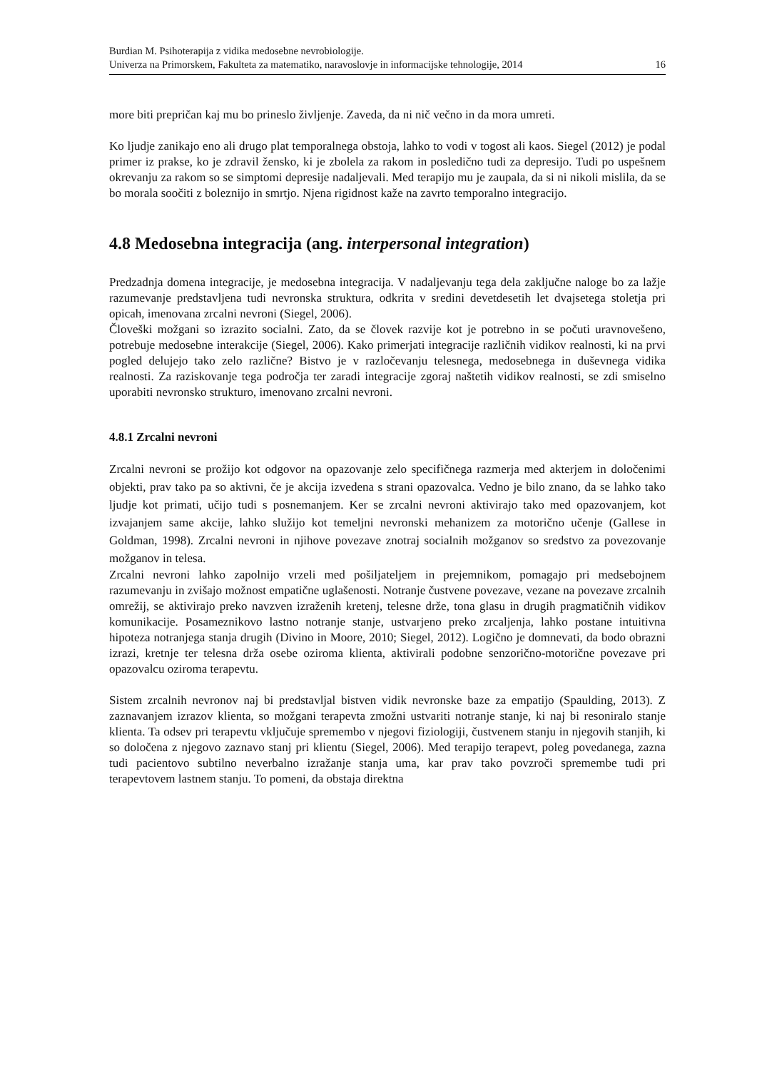Burdian M. Psihoterapija z vidika medosebne nevrobiologije.
Univerza na Primorskem, Fakulteta za matematiko, naravoslovje in informacijske tehnologije, 2014 16
more biti prepričan kaj mu bo prineslo življenje. Zaveda, da ni nič večno in da mora umreti.
Ko ljudje zanikajo eno ali drugo plat temporalnega obstoja, lahko to vodi v togost ali kaos. Siegel (2012) je podal primer iz prakse, ko je zdravil žensko, ki je zbolela za rakom in posledično tudi za depresijo. Tudi po uspešnem okrevanju za rakom so se simptomi depresije nadaljevali. Med terapijo mu je zaupala, da si ni nikoli mislila, da se bo morala soočiti z boleznijo in smrtjo. Njena rigidnost kaže na zavrto temporalno integracijo.
4.8 Medosebna integracija (ang. interpersonal integration)
Predzadnja domena integracije, je medosebna integracija. V nadaljevanju tega dela zaključne naloge bo za lažje razumevanje predstavljena tudi nevronska struktura, odkrita v sredini devetdesetih let dvajsetega stoletja pri opicah, imenovana zrcalni nevroni (Siegel, 2006).
Človeški možgani so izrazito socialni. Zato, da se človek razvije kot je potrebno in se počuti uravnovešeno, potrebuje medosebne interakcije (Siegel, 2006). Kako primerjati integracije različnih vidikov realnosti, ki na prvi pogled delujejo tako zelo različne? Bistvo je v razločevanju telesnega, medosebnega in duševnega vidika realnosti. Za raziskovanje tega področja ter zaradi integracije zgoraj naštetih vidikov realnosti, se zdi smiselno uporabiti nevronsko strukturo, imenovano zrcalni nevroni.
4.8.1 Zrcalni nevroni
Zrcalni nevroni se prožijo kot odgovor na opazovanje zelo specifičnega razmerja med akterjem in določenimi objekti, prav tako pa so aktivni, če je akcija izvedena s strani opazovalca. Vedno je bilo znano, da se lahko tako ljudje kot primati, učijo tudi s posnemanjem. Ker se zrcalni nevroni aktivirajo tako med opazovanjem, kot izvajanjem same akcije, lahko služijo kot temeljni nevronski mehanizem za motorično učenje (Gallese in Goldman, 1998). Zrcalni nevroni in njihove povezave znotraj socialnih možganov so sredstvo za povezovanje možganov in telesa.
Zrcalni nevroni lahko zapolnijo vrzeli med pošiljateljem in prejemnikom, pomagajo pri medsebojnem razumevanju in zvišajo možnost empatične uglašenosti. Notranje čustvene povezave, vezane na povezave zrcalnih omrežij, se aktivirajo preko navzven izraženih kretenj, telesne drže, tona glasu in drugih pragmatičnih vidikov komunikacije. Posameznikovo lastno notranje stanje, ustvarjeno preko zrcaljenja, lahko postane intuitivna hipoteza notranjega stanja drugih (Divino in Moore, 2010; Siegel, 2012). Logično je domnevati, da bodo obrazni izrazi, kretnje ter telesna drža osebe oziroma klienta, aktivirali podobne senzorično-motorične povezave pri opazovalcu oziroma terapevtu.
Sistem zrcalnih nevronov naj bi predstavljal bistven vidik nevronske baze za empatijo (Spaulding, 2013). Z zaznavanjem izrazov klienta, so možgani terapevta zmožni ustvariti notranje stanje, ki naj bi resoniralo stanje klienta. Ta odsev pri terapevtu vključuje spremembo v njegovi fiziologiji, čustvenem stanju in njegovih stanjih, ki so določena z njegovo zaznavo stanj pri klientu (Siegel, 2006). Med terapijo terapevt, poleg povedanega, zazna tudi pacientovo subtilno neverbalno izražanje stanja uma, kar prav tako povzroči spremembe tudi pri terapevtovem lastnem stanju. To pomeni, da obstaja direktna